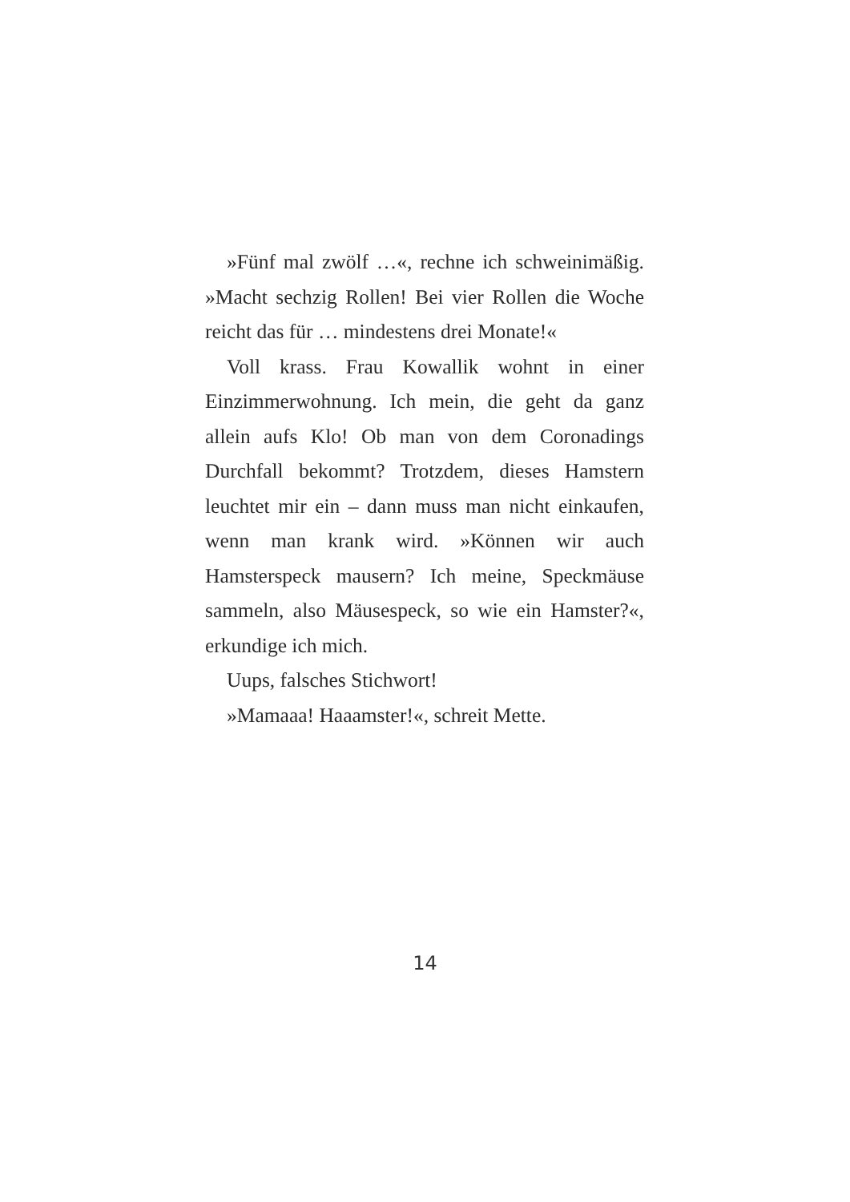»Fünf mal zwölf …«, rechne ich schweinimäßig. »Macht sechzig Rollen! Bei vier Rollen die Woche reicht das für … mindestens drei Monate!«
Voll krass. Frau Kowallik wohnt in einer Einzimmerwohnung. Ich mein, die geht da ganz allein aufs Klo! Ob man von dem Coronadings Durchfall bekommt? Trotzdem, dieses Hamstern leuchtet mir ein – dann muss man nicht einkaufen, wenn man krank wird. »Können wir auch Hamsterspeck mausern? Ich meine, Speckmäuse sammeln, also Mäusespeck, so wie ein Hamster?«, erkundige ich mich.
Uups, falsches Stichwort!
»Mamaaa! Haaamster!«, schreit Mette.
14